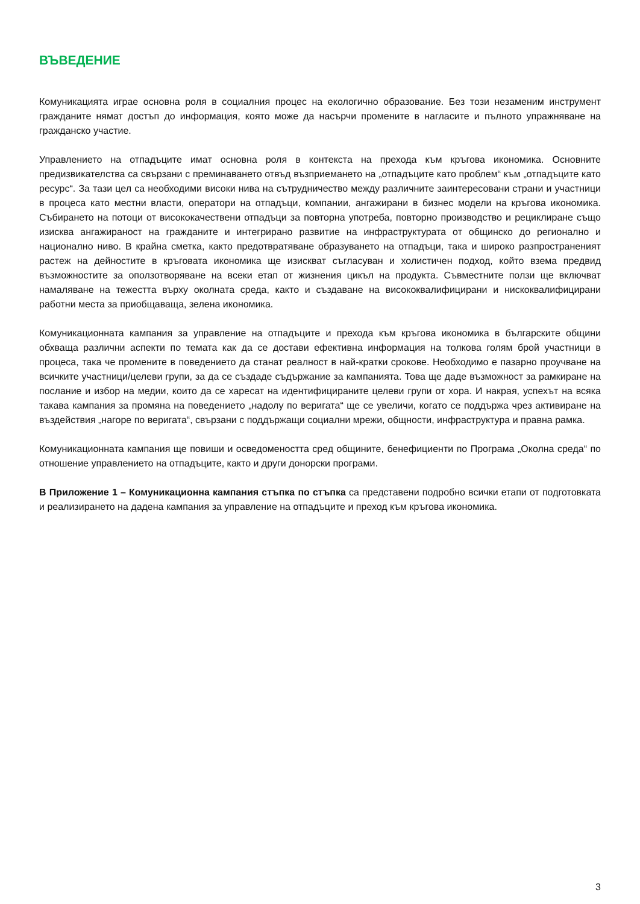ВЪВЕДЕНИЕ
Комуникацията играе основна роля в социалния процес на екологично образование. Без този незаменим инструмент гражданите нямат достъп до информация, която може да насърчи промените в нагласите и пълното упражняване на гражданско участие.
Управлението на отпадъците имат основна роля в контекста на прехода към кръгова икономика. Основните предизвикателства са свързани с преминаването отвъд възприемането на „отпадъците като проблем“ към „отпадъците като ресурс“. За тази цел са необходими високи нива на сътрудничество между различните заинтересовани страни и участници в процеса като местни власти, оператори на отпадъци, компании, ангажирани в бизнес модели на кръгова икономика. Събирането на потоци от висококачествени отпадъци за повторна употреба, повторно производство и рециклиране също изисква ангажираност на гражданите и интегрирано развитие на инфраструктурата от общинско до регионално и национално ниво. В крайна сметка, както предотвратяване образуването на отпадъци, така и широко разпространеният растеж на дейностите в кръговата икономика ще изискват съгласуван и холистичен подход, който взема предвид възможностите за оползотворяване на всеки етап от жизнения цикъл на продукта. Съвместните ползи ще включват намаляване на тежестта върху околната среда, както и създаване на висококвалифицирани и нискоквалифицирани работни места за приобщаваща, зелена икономика.
Комуникационната кампания за управление на отпадъците и прехода към кръгова икономика в българските общини обхваща различни аспекти по темата как да се достави ефективна информация на толкова голям брой участници в процеса, така че промените в поведението да станат реалност в най-кратки срокове. Необходимо е пазарно проучване на всичките участници/целеви групи, за да се създаде съдържание за кампанията. Това ще даде възможност за рамкиране на послание и избор на медии, които да се харесат на идентифицираните целеви групи от хора. И накрая, успехът на всяка такава кампания за промяна на поведението „надолу по веригата“ ще се увеличи, когато се поддържа чрез активиране на въздействия „нагоре по веригата“, свързани с поддържащи социални мрежи, общности, инфраструктура и правна рамка.
Комуникационната кампания ще повиши и осведомеността сред общините, бенефициенти по Програма „Околна среда“ по отношение управлението на отпадъците, както и други донорски програми.
В Приложение 1 – Комуникационна кампания стъпка по стъпка са представени подробно всички етапи от подготовката и реализирането на дадена кампания за управление на отпадъците и преход към кръгова икономика.
3